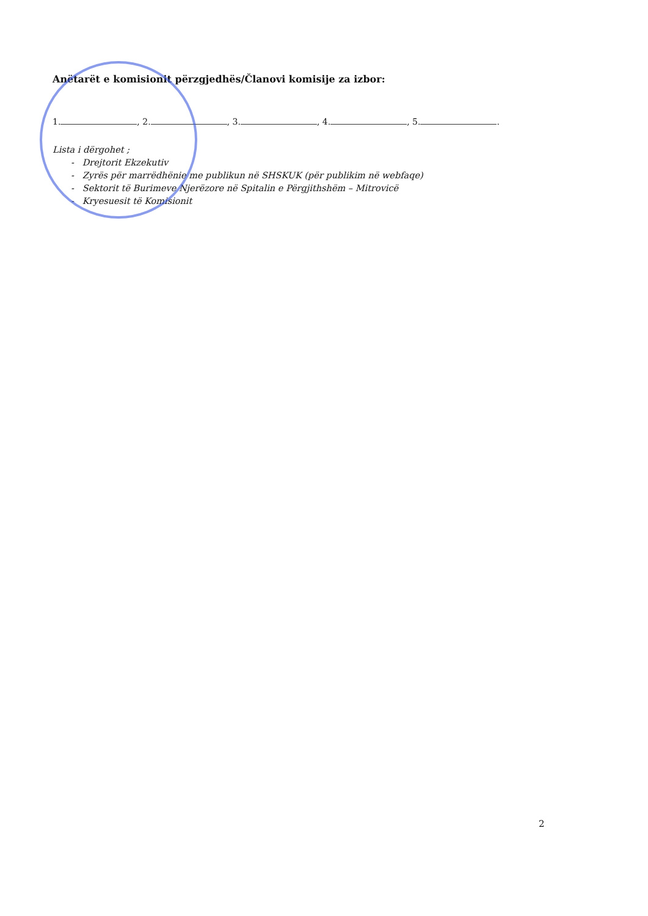Anëtarët e komisionit përzgjedhës/Članovi komisije za izbor:
1. , 2. , 3. , 4. , 5. .
Lista i dërgohet ;
- Drejtorit Ekzekutiv
- Zyrës për marrëdhënie me publikun në SHSKUK (për publikim në webfaqe)
- Sektorit të Burimeve Njerëzore në Spitalin e Përgjithshëm – Mitrovicë
- Kryesuesit të Komisionit
2